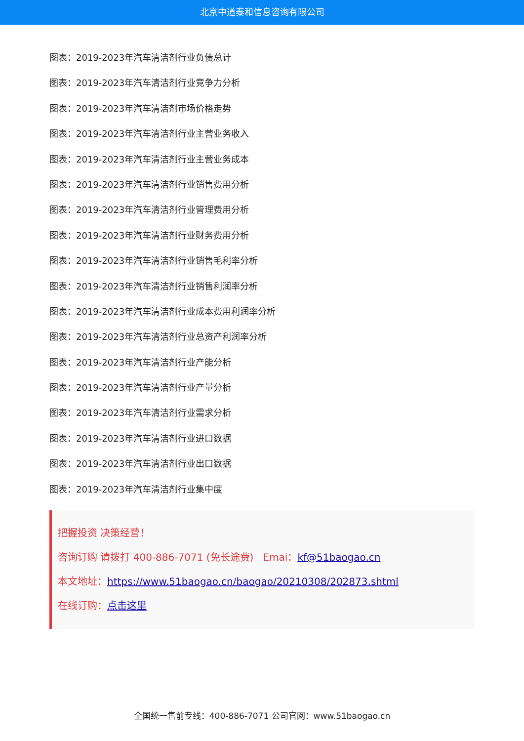北京中道泰和信息咨询有限公司
图表：2019-2023年汽车清洁剂行业负债总计
图表：2019-2023年汽车清洁剂行业竞争力分析
图表：2019-2023年汽车清洁剂市场价格走势
图表：2019-2023年汽车清洁剂行业主营业务收入
图表：2019-2023年汽车清洁剂行业主营业务成本
图表：2019-2023年汽车清洁剂行业销售费用分析
图表：2019-2023年汽车清洁剂行业管理费用分析
图表：2019-2023年汽车清洁剂行业财务费用分析
图表：2019-2023年汽车清洁剂行业销售毛利率分析
图表：2019-2023年汽车清洁剂行业销售利润率分析
图表：2019-2023年汽车清洁剂行业成本费用利润率分析
图表：2019-2023年汽车清洁剂行业总资产利润率分析
图表：2019-2023年汽车清洁剂行业产能分析
图表：2019-2023年汽车清洁剂行业产量分析
图表：2019-2023年汽车清洁剂行业需求分析
图表：2019-2023年汽车清洁剂行业进口数据
图表：2019-2023年汽车清洁剂行业出口数据
图表：2019-2023年汽车清洁剂行业集中度
把握投资 决策经营！
咨询订购 请拨打 400-886-7071 (免长途费) Emai：kf@51baogao.cn
本文地址：https://www.51baogao.cn/baogao/20210308/202873.shtml
在线订购：点击这里
全国统一售前专线：400-886-7071 公司官网：www.51baogao.cn